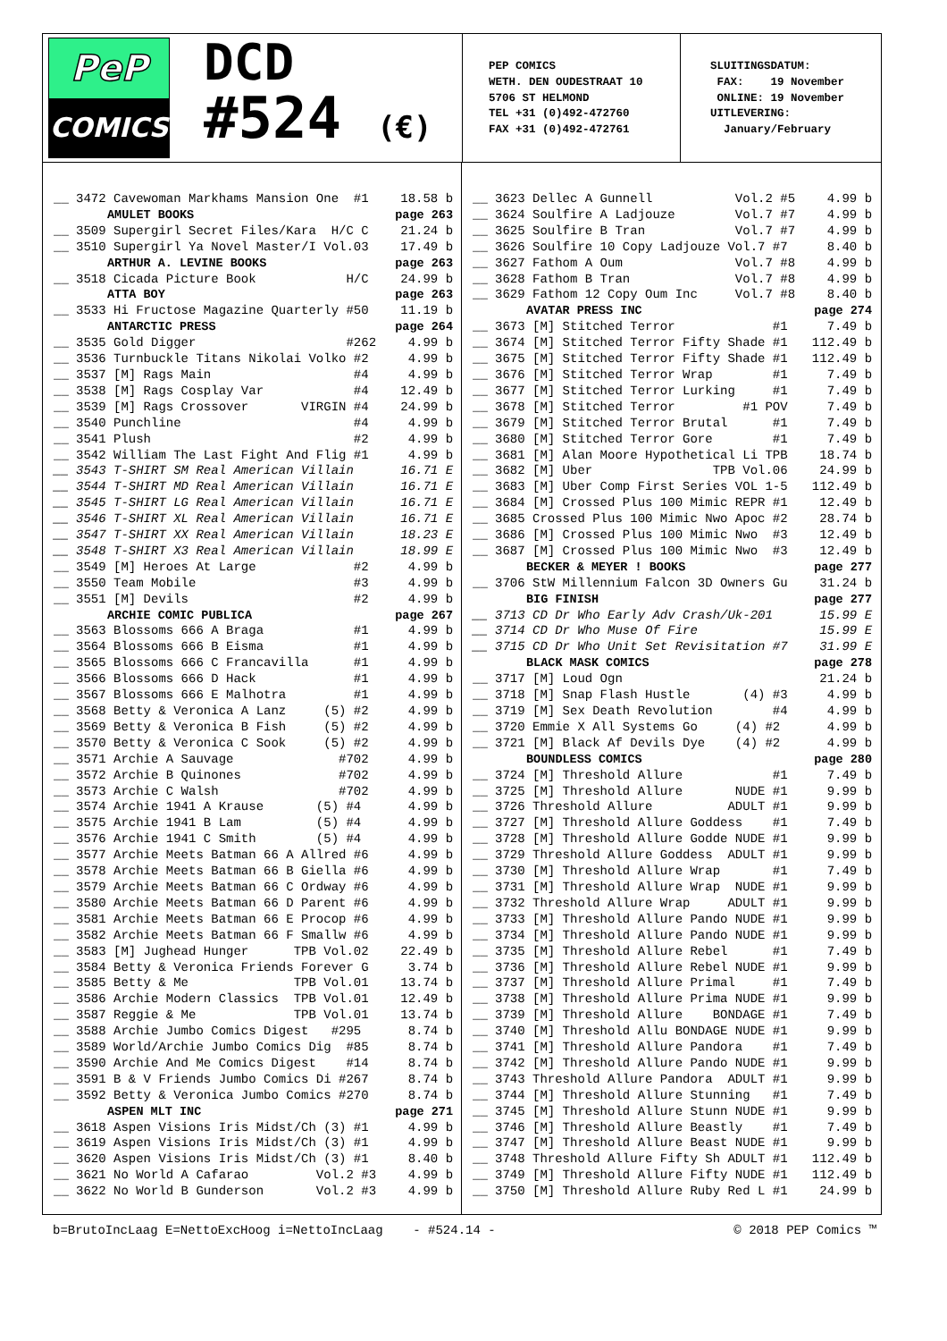PeP
COMICS
DCD
#524 (€)
PEP COMICS WETH. DEN OUDESTRAAT 10 5706 ST HELMOND TEL +31 (0)492-472760 FAX +31 (0)492-472761
SLUITINGSDATUM: FAX: 19 November ONLINE: 19 November UITLEVERING: January/February
| __ | 3472 Cavewoman Markhams Mansion One #1 | 18.58 b |
| AMULET BOOKS | | page 263 |
| __ | 3509 Supergirl Secret Files/Kara H/C C | 21.24 b |
| __ | 3510 Supergirl Ya Novel Master/I Vol.03 | 17.49 b |
| ARTHUR A. LEVINE BOOKS | | page 263 |
| __ | 3518 Cicada Picture Book H/C | 24.99 b |
| ATTA BOY | | page 263 |
| __ | 3533 Hi Fructose Magazine Quarterly #50 | 11.19 b |
| ANTARCTIC PRESS | | page 264 |
| __ | 3535 Gold Digger #262 | 4.99 b |
| __ | 3536 Turnbuckle Titans Nikolai Volko #2 | 4.99 b |
| __ | 3537 [M] Rags Main #4 | 4.99 b |
| __ | 3538 [M] Rags Cosplay Var #4 | 12.49 b |
| __ | 3539 [M] Rags Crossover VIRGIN #4 | 24.99 b |
| __ | 3540 Punchline #4 | 4.99 b |
| __ | 3541 Plush #2 | 4.99 b |
| __ | 3542 William The Last Fight And Flig #1 | 4.99 b |
| __ | 3543 T-SHIRT SM Real American Villain | 16.71 E |
| __ | 3544 T-SHIRT MD Real American Villain | 16.71 E |
| __ | 3545 T-SHIRT LG Real American Villain | 16.71 E |
| __ | 3546 T-SHIRT XL Real American Villain | 16.71 E |
| __ | 3547 T-SHIRT XX Real American Villain | 18.23 E |
| __ | 3548 T-SHIRT X3 Real American Villain | 18.99 E |
| __ | 3549 [M] Heroes At Large #2 | 4.99 b |
| __ | 3550 Team Mobile #3 | 4.99 b |
| __ | 3551 [M] Devils #2 | 4.99 b |
| ARCHIE COMIC PUBLICA | | page 267 |
| __ | 3563 Blossoms 666 A Braga #1 | 4.99 b |
| __ | 3564 Blossoms 666 B Eisma #1 | 4.99 b |
| __ | 3565 Blossoms 666 C Francavilla #1 | 4.99 b |
| __ | 3566 Blossoms 666 D Hack #1 | 4.99 b |
| __ | 3567 Blossoms 666 E Malhotra #1 | 4.99 b |
| __ | 3568 Betty & Veronica A Lanz (5) #2 | 4.99 b |
| __ | 3569 Betty & Veronica B Fish (5) #2 | 4.99 b |
| __ | 3570 Betty & Veronica C Sook (5) #2 | 4.99 b |
| __ | 3571 Archie A Sauvage #702 | 4.99 b |
| __ | 3572 Archie B Quinones #702 | 4.99 b |
| __ | 3573 Archie C Walsh #702 | 4.99 b |
| __ | 3574 Archie 1941 A Krause (5) #4 | 4.99 b |
| __ | 3575 Archie 1941 B Lam (5) #4 | 4.99 b |
| __ | 3576 Archie 1941 C Smith (5) #4 | 4.99 b |
| __ | 3577 Archie Meets Batman 66 A Allred #6 | 4.99 b |
| __ | 3578 Archie Meets Batman 66 B Giella #6 | 4.99 b |
| __ | 3579 Archie Meets Batman 66 C Ordway #6 | 4.99 b |
| __ | 3580 Archie Meets Batman 66 D Parent #6 | 4.99 b |
| __ | 3581 Archie Meets Batman 66 E Procop #6 | 4.99 b |
| __ | 3582 Archie Meets Batman 66 F Smallw #6 | 4.99 b |
| __ | 3583 [M] Jughead Hunger TPB Vol.02 | 22.49 b |
| __ | 3584 Betty & Veronica Friends Forever G | 3.74 b |
| __ | 3585 Betty & Me TPB Vol.01 | 13.74 b |
| __ | 3586 Archie Modern Classics TPB Vol.01 | 12.49 b |
| __ | 3587 Reggie & Me TPB Vol.01 | 13.74 b |
| __ | 3588 Archie Jumbo Comics Digest #295 | 8.74 b |
| __ | 3589 World/Archie Jumbo Comics Dig #85 | 8.74 b |
| __ | 3590 Archie And Me Comics Digest #14 | 8.74 b |
| __ | 3591 B & V Friends Jumbo Comics Di #267 | 8.74 b |
| __ | 3592 Betty & Veronica Jumbo Comics #270 | 8.74 b |
| ASPEN MLT INC | | page 271 |
| __ | 3618 Aspen Visions Iris Midst/Ch (3) #1 | 4.99 b |
| __ | 3619 Aspen Visions Iris Midst/Ch (3) #1 | 4.99 b |
| __ | 3620 Aspen Visions Iris Midst/Ch (3) #1 | 8.40 b |
| __ | 3621 No World A Cafarao Vol.2 #3 | 4.99 b |
| __ | 3622 No World B Gunderson Vol.2 #3 | 4.99 b |
| __ | 3623 Dellec A Gunnell Vol.2 #5 | 4.99 b |
| __ | 3624 Soulfire A Ladjouze Vol.7 #7 | 4.99 b |
| __ | 3625 Soulfire B Tran Vol.7 #7 | 4.99 b |
| __ | 3626 Soulfire 10 Copy Ladjouze Vol.7 #7 | 8.40 b |
| __ | 3627 Fathom A Oum Vol.7 #8 | 4.99 b |
| __ | 3628 Fathom B Tran Vol.7 #8 | 4.99 b |
| __ | 3629 Fathom 12 Copy Oum Inc Vol.7 #8 | 8.40 b |
| AVATAR PRESS INC | | page 274 |
| __ | 3673 [M] Stitched Terror #1 | 7.49 b |
| __ | 3674 [M] Stitched Terror Fifty Shade #1 | 112.49 b |
| __ | 3675 [M] Stitched Terror Fifty Shade #1 | 112.49 b |
| __ | 3676 [M] Stitched Terror Wrap #1 | 7.49 b |
| __ | 3677 [M] Stitched Terror Lurking #1 | 7.49 b |
| __ | 3678 [M] Stitched Terror #1 POV | 7.49 b |
| __ | 3679 [M] Stitched Terror Brutal #1 | 7.49 b |
| __ | 3680 [M] Stitched Terror Gore #1 | 7.49 b |
| __ | 3681 [M] Alan Moore Hypothetical Li TPB | 18.74 b |
| __ | 3682 [M] Uber TPB Vol.06 | 24.99 b |
| __ | 3683 [M] Uber Comp First Series VOL 1-5 | 112.49 b |
| __ | 3684 [M] Crossed Plus 100 Mimic REPR #1 | 12.49 b |
| __ | 3685 Crossed Plus 100 Mimic Nwo Apoc #2 | 28.74 b |
| __ | 3686 [M] Crossed Plus 100 Mimic Nwo #3 | 12.49 b |
| __ | 3687 [M] Crossed Plus 100 Mimic Nwo #3 | 12.49 b |
| BECKER & MEYER ! BOOKS | | page 277 |
| __ | 3706 StW Millennium Falcon 3D Owners Gu | 31.24 b |
| BIG FINISH | | page 277 |
| __ | 3713 CD Dr Who Early Adv Crash/Uk-201 | 15.99 E |
| __ | 3714 CD Dr Who Muse Of Fire | 15.99 E |
| __ | 3715 CD Dr Who Unit Set Revisitation #7 | 31.99 E |
| BLACK MASK COMICS | | page 278 |
| __ | 3717 [M] Loud Ogn | 21.24 b |
| __ | 3718 [M] Snap Flash Hustle (4) #3 | 4.99 b |
| __ | 3719 [M] Sex Death Revolution #4 | 4.99 b |
| __ | 3720 Emmie X All Systems Go (4) #2 | 4.99 b |
| __ | 3721 [M] Black Af Devils Dye (4) #2 | 4.99 b |
| BOUNDLESS COMICS | | page 280 |
| __ | 3724 [M] Threshold Allure #1 | 7.49 b |
| __ | 3725 [M] Threshold Allure NUDE #1 | 9.99 b |
| __ | 3726 Threshold Allure ADULT #1 | 9.99 b |
| __ | 3727 [M] Threshold Allure Goddess #1 | 7.49 b |
| __ | 3728 [M] Threshold Allure Godde NUDE #1 | 9.99 b |
| __ | 3729 Threshold Allure Goddess ADULT #1 | 9.99 b |
| __ | 3730 [M] Threshold Allure Wrap #1 | 7.49 b |
| __ | 3731 [M] Threshold Allure Wrap NUDE #1 | 9.99 b |
| __ | 3732 Threshold Allure Wrap ADULT #1 | 9.99 b |
| __ | 3733 [M] Threshold Allure Pando NUDE #1 | 9.99 b |
| __ | 3734 [M] Threshold Allure Pando NUDE #1 | 9.99 b |
| __ | 3735 [M] Threshold Allure Rebel #1 | 7.49 b |
| __ | 3736 [M] Threshold Allure Rebel NUDE #1 | 9.99 b |
| __ | 3737 [M] Threshold Allure Primal #1 | 7.49 b |
| __ | 3738 [M] Threshold Allure Prima NUDE #1 | 9.99 b |
| __ | 3739 [M] Threshold Allure BONDAGE #1 | 7.49 b |
| __ | 3740 [M] Threshold Allu BONDAGE NUDE #1 | 9.99 b |
| __ | 3741 [M] Threshold Allure Pandora #1 | 7.49 b |
| __ | 3742 [M] Threshold Allure Pando NUDE #1 | 9.99 b |
| __ | 3743 Threshold Allure Pandora ADULT #1 | 9.99 b |
| __ | 3744 [M] Threshold Allure Stunning #1 | 7.49 b |
| __ | 3745 [M] Threshold Allure Stunn NUDE #1 | 9.99 b |
| __ | 3746 [M] Threshold Allure Beastly #1 | 7.49 b |
| __ | 3747 [M] Threshold Allure Beast NUDE #1 | 9.99 b |
| __ | 3748 Threshold Allure Fifty Sh ADULT #1 | 112.49 b |
| __ | 3749 [M] Threshold Allure Fifty NUDE #1 | 112.49 b |
| __ | 3750 [M] Threshold Allure Ruby Red L #1 | 24.99 b |
b=BrutoIncLaag E=NettoExcHoog i=NettoIncLaag - #524.14 - © 2018 PEP Comics ™